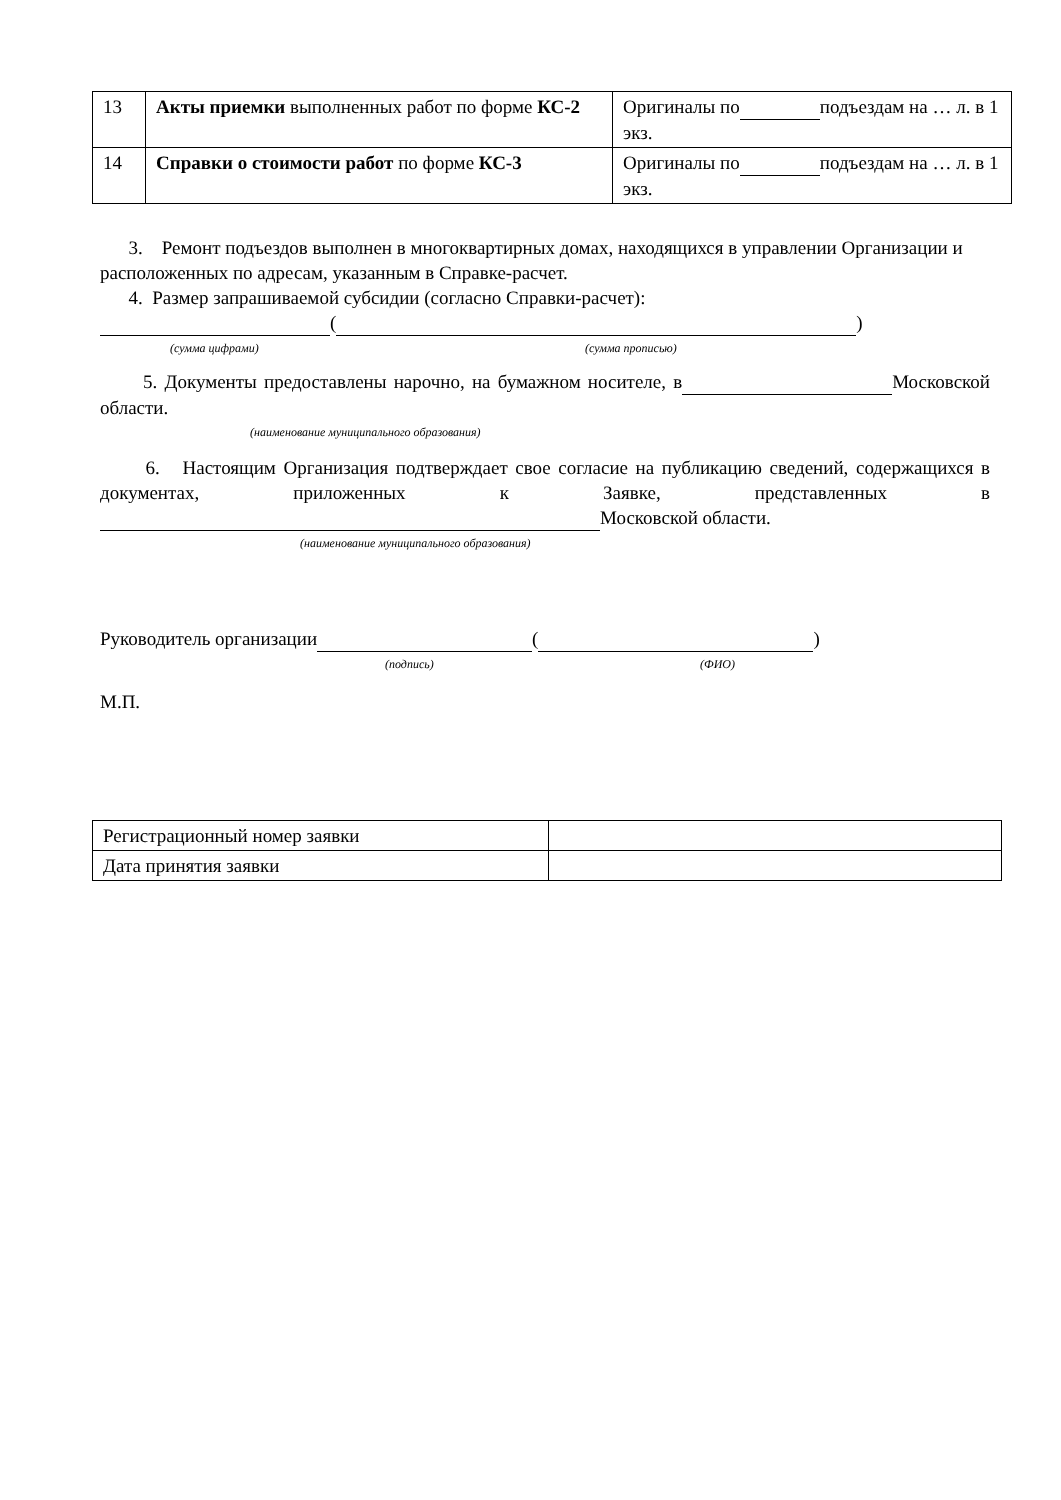| 13 | Акты приемки выполненных работ по форме КС-2 | Оригиналы по подъездам на … л. в 1 экз. |
| 14 | Справки о стоимости работ по форме КС-3 | Оригиналы по подъездам на … л. в 1 экз. |
3. Ремонт подъездов выполнен в многоквартирных домах, находящихся в управлении Организации и расположенных по адресам, указанным в Справке-расчет.
4. Размер запрашиваемой субсидии (согласно Справки-расчет):
( )
(сумма цифрами) (сумма прописью)
5. Документы предоставлены нарочно, на бумажном носителе, в Московской области.
(наименование муниципального образования)
6. Настоящим Организация подтверждает свое согласие на публикацию сведений, содержащихся в документах, приложенных к Заявке, представленных в Московской области.
(наименование муниципального образования)
Руководитель организации ( )
(подпись) (ФИО)
М.П.
| Регистрационный номер заявки | |
| Дата принятия заявки | |